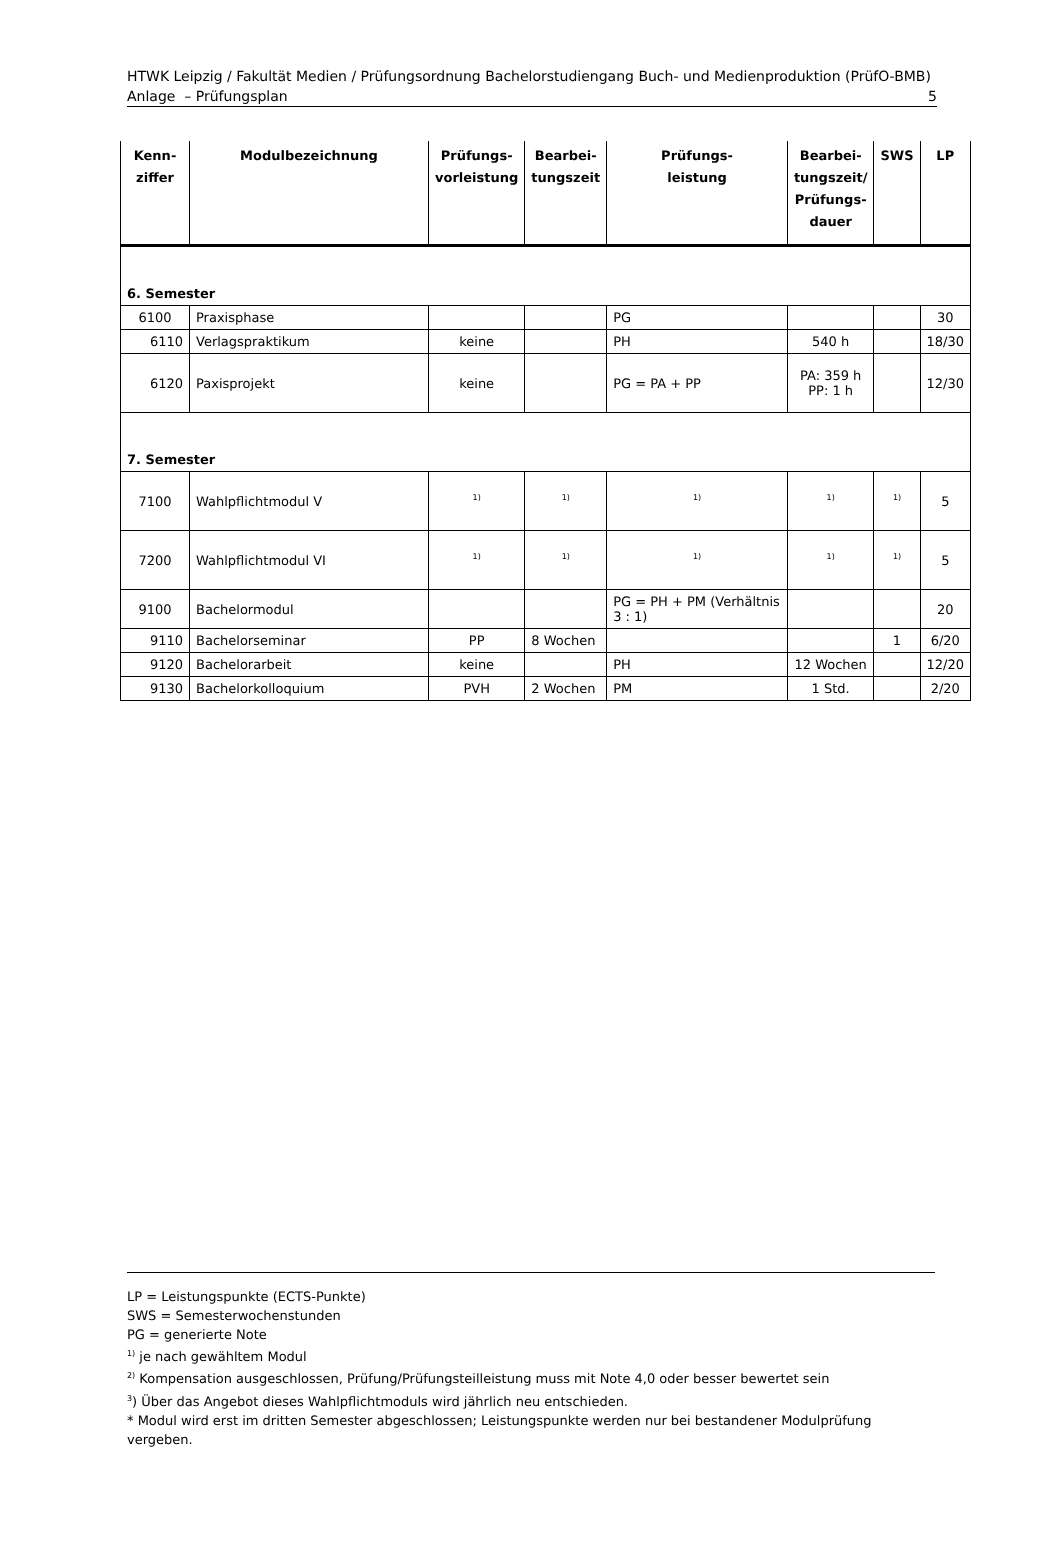HTWK Leipzig / Fakultät Medien / Prüfungsordnung Bachelorstudiengang Buch- und Medienproduktion (PrüfO-BMB)
Anlage – Prüfungsplan 5
| Kenn- ziffer | Modulbezeichnung | Prüfungs- vorleistung | Bearbei- tungszeit | Prüfungs- leistung | Bearbei- tungszeit/ Prüfungs- dauer | SWS | LP |
| --- | --- | --- | --- | --- | --- | --- | --- |
| 6. Semester | | | | | | | |
| 6100 | Praxisphase | | | PG | | | 30 |
| 6110 | Verlagspraktikum | keine | | PH | 540 h | | 18/30 |
| 6120 | Paxisprojekt | keine | | PG = PA + PP | PA: 359 h PP: 1 h | | 12/30 |
| 7. Semester | | | | | | | |
| 7100 | Wahlpflichtmodul V | <sup>1)</sup> | <sup>1)</sup> | <sup>1)</sup> | <sup>1)</sup> | <sup>1)</sup> | 5 |
| 7200 | Wahlpflichtmodul VI | <sup>1)</sup> | <sup>1)</sup> | <sup>1)</sup> | <sup>1)</sup> | <sup>1)</sup> | 5 |
| 9100 | Bachelormodul | | | PG = PH + PM (Verhältnis 3 : 1) | | | 20 |
| 9110 | Bachelorseminar | PP | 8 Wochen | | | 1 | 6/20 |
| 9120 | Bachelorarbeit | keine | | PH | 12 Wochen | | 12/20 |
| 9130 | Bachelorkolloquium | PVH | 2 Wochen | PM | 1 Std. | | 2/20 |
LP = Leistungspunkte (ECTS-Punkte)
SWS = Semesterwochenstunden
PG = generierte Note
<sup>1)</sup> je nach gewähltem Modul
<sup>2)</sup> Kompensation ausgeschlossen, Prüfung/Prüfungsteilleistung muss mit Note 4,0 oder besser bewertet sein
<sup>3</sup>) Über das Angebot dieses Wahlpflichtmoduls wird jährlich neu entschieden.
* Modul wird erst im dritten Semester abgeschlossen; Leistungspunkte werden nur bei bestandener Modulprüfung vergeben.